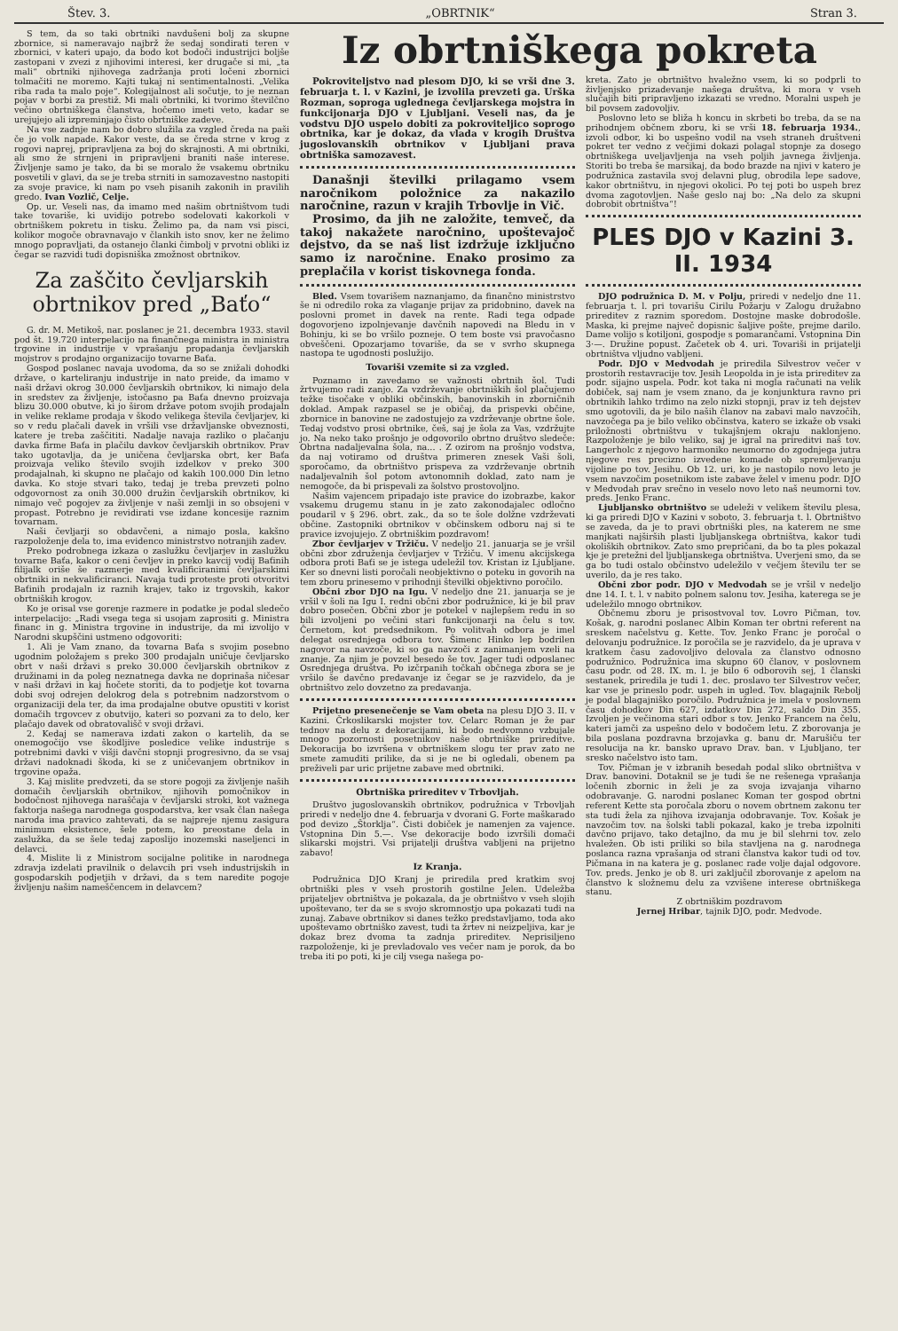Štev. 3. „OBRTNIK“Stran 3.
S tem, da so taki obrtniki navdušeni bolj za skupne zbornice, si nameravajo najbrž že sedaj sondirati teren v zbornici, v kateri upajo, da bodo kot bodoči industrijci boljše zastopani v zvezi z njihovimi interesi, ker drugače si mi, „ta mali“ obrtniki njihovega zadržanja proti ločeni zbornici tolmačiti ne moremo. Kajti tukaj ni sentimentalnosti. „Velika riba rada ta malo poje“. Kolegijalnost ali sočutje, to je neznan pojav v borbi za prestiž. Mi mali obrtniki, ki tvorimo številčno večino obrtniškega članstva, hočemo imeti veto, kadar se urejujejo ali izpreminjajo čisto obrtniške zadeve.
Na vse zadnje nam bo dobro služila za vzgled čreda na paši če jo volk napade. Kakor veste, da se čreda strne v krog z rogovi naprej, pripravljena za boj do skrajnosti. A mi obrtniki, ali smo že strnjeni in pripravljeni braniti naše interese. Življenje samo je tako, da bi se moralo že vsakemu obrtniku posvetili v glavi, da se je treba strniti in samozavestno nastopiti za svoje pravice, ki nam po vseh pisanih zakonih in pravilih gredo. Ivan Vozlič, Celje.
Op. ur. Veseli nas, da imamo med našim obrtništvom tudi take tovariše, ki uvidijo potrebo sodelovati kakorkoli v obrtniškem pokretu in tisku. Želimo pa, da nam vsi pisci, kolikor mogoče obravnavajo v člankih isto snov, ker ne želimo mnogo popravljati, da ostanejo članki čimbolj v prvotni obliki iz čegar se razvidi tudi dopisniška zmožnost obrtnikov.
Za zaščito čevljarskih obrtnikov pred „Baťo“
G. dr. M. Metikoš, nar. poslanec je 21. decembra 1933. stavil pod št. 19.720 interpelacijo na finančnega ministra in ministra trgovine in industrije v vprašanju propadanja čevljarskih mojstrov s prodajno organizacijo tovarne Baťa.
Gospod poslanec navaja uvodoma, da so se znižali dohodki države, o karteliranju industrije in nato preide, da imamo v naši državi okrog 30.000 čevljarskih obrtnikov, ki nimajo dela in sredstev za življenje, istočasno pa Baťa dnevno proizvaja blizu 30.000 obutve, ki jo širom države potom svojih prodajaln in velike reklame prodaja v škodo velikega števila čevljarjev, ki so v redu plačali davek in vršili vse državljanske obveznosti, katere je treba zaščititi. Nadalje navaja razliko o plačanju davka firme Baťa in plačilu davkov čevljarskih obrtnikov. Prav tako ugotavlja, da je uničena čevljarska obrt, ker Baťa proizvaja veliko število svojih izdelkov v preko 300 prodajalnah, ki skupno ne plačajo od kakih 100.000 Din letno davka. Ko stoje stvari tako, tedaj je treba prevzeti polno odgovornost za onih 30.000 družin čevljarskih obrtnikov, ki nimajo več pogojev za življenje v naši zemlji in so obsojeni v propast. Potrebno je revidirati vse izdane koncesije raznim tovarnam.
Naši čevljarji so obdavčeni, a nimajo posla, kakšno razpoloženje dela to, ima evidenco ministrstvo notranjih zadev.
Preko podrobnega izkaza o zaslužku čevljarjev in zaslužku tovarne Baťa, kakor o ceni čevljev in preko kavcij vodij Baťinih filijalk oriše še razmerje med kvalificiranimi čevljarskimi obrtniki in nekvalificiranci. Navaja tudi proteste proti otvoritvi Baťinih prodajaln iz raznih krajev, tako iz trgovskih, kakor obrtniških krogov.
Ko je orisal vse gorenje razmere in podatke je podal sledečo interpelacijo: „Radi vsega tega si usojam zaprositi g. Ministra financ in g. Ministra trgovine in industrije, da mi izvolijo v Narodni skupščini ustmeno odgovoriti:
1. Ali je Vam znano, da tovarna Baťa s svojim posebno ugodnim položajem s preko 300 prodajaln uničuje čevljarsko obrt v naši državi s preko 30.000 čevljarskih obrtnikov z družinami in da poleg neznatnega davka ne doprinaša ničesar v naši državi in kaj hočete storiti, da to podjetje kot tovarna dobi svoj odrejen delokrog dela s potrebnim nadzorstvom o organizaciji dela ter, da ima prodajalne obutve opustiti v korist domačih trgovcev z obutvijo, kateri so pozvani za to delo, ker plačajo davek od obratovališč v svoji državi.
2. Kedaj se namerava izdati zakon o kartelih, da se onemogočijo vse škodljive posledice velike industrije s potrebnimi davki v višji davčni stopnji progresivno, da se vsaj državi nadoknadi škoda, ki se z uničevanjem obrtnikov in trgovine opaža.
3. Kaj mislite predvzeti, da se store pogoji za življenje naših domačih čevljarskih obrtnikov, njihovih pomočnikov in bodočnost njihovega naraščaja v čevljarski stroki, kot važnega faktorja našega narodnega gospodarstva, ker vsak član našega naroda ima pravico zahtevati, da se najpreje njemu zasigura minimum eksistence, šele potem, ko preostane dela in zaslužka, da se šele tedaj zaposlijo inozemski naseljenci in delavci.
4. Mislite li z Ministrom socijalne politike in narodnega zdravja izdelati pravilnik o delavcih pri vseh industrijskih in gospodarskih podjetjih v državi, da s tem naredite pogoje življenju našim nameščencem in delavcem?
Iz obrtniškega pokreta
Pokroviteljstvo nad plesom DJO, ki se vrši dne 3. februarja t. l. v Kazini, je izvolila prevzeti ga. Urška Rozman, soproga uglednega čevljarskega mojstra in funkcijonarja DJO v Ljubljani. Veseli nas, da je vodstvu DJO uspelo dobiti za pokroviteljico soprogo obrtnika, kar je dokaz, da vlada v krogih Društva jugoslovanskih obrtnikov v Ljubljani prava obrtniška samozavest.
Današnji številki prilagamo vsem naročnikom položnice za nakazilo naročnine, razun v krajih Trbovlje in Vič.
Prosimo, da jih ne založite, temveč, da takoj nakažete naročnino, upoštevajoč dejstvo, da se naš list izdržuje izključno samo iz naročnine. Enako prosimo za preplačila v korist tiskovnega fonda.
Bled. Vsem tovarišem naznanjamo, da finančno ministrstvo še ni odredilo roka za vlaganje prijav za pridobnino, davek na poslovni promet in davek na rente. Radi tega odpade dogovorjeno izpolnjevanje davčnih napovedi na Bledu in v Bohinju, ki se bo vršilo pozneje. O tem boste vsi pravočasno obveščeni. Opozarjamo tovariše, da se v svrho skupnega nastopa te ugodnosti poslužijo.
Tovariši vzemite si za vzgled.
Poznamo in zavedamo se važnosti obrtnih šol. Tudi žrtvujemo radi zanjo. Za vzdrževanje obrtniških šol plačujemo težke tisočake v obliki občinskih, banovinskih in zborničnih doklad. Ampak razpasel se je običaj, da prispevki občine, zbornice in banovine ne zadostujejo za vzdrževanje obrtne šole. Tedaj vodstvo prosi obrtnike, češ, saj je šola za Vas, vzdržujte jo. Na neko tako prošnjo je odgovorilo obrtno društvo sledeče: Obrtna nadaljevalna šola, na... . Z ozirom na prošnjo vodstva, da naj votiramo od društva primeren znesek Vaši šoli, sporočamo, da obrtništvo prispeva za vzdrževanje obrtnih nadaljevalnih šol potom avtonomnih doklad, zato nam je nemogoče, da bi prispevali za šolstvo prostovoljno.
Našim vajencem pripadajo iste pravice do izobrazbe, kakor vsakemu drugemu stanu in je zato zakonodajalec odločno poudaril v § 296. obrt. zak., da so te šole dolžne vzdrževati občine. Zastopniki obrtnikov v občinskem odboru naj si te pravice izvojujejo. Z obrtniškim pozdravom!
Zbor čevljarjev v Tržiču. V nedeljo 21. januarja se je vršil občni zbor združenja čevljarjev v Tržiču. V imenu akcijskega odbora proti Baťi se je istega udeležil tov. Kristan iz Ljubljane. Ker so dnevni listi poročali neobjektivno o poteku in govorih na tem zboru prinesemo v prihodnji številki objektivno poročilo.
Občni zbor DJO na Igu. V nedeljo dne 21. januarja se je vršil v šoli na Igu I. redni občni zbor podružnice, ki je bil prav dobro posečen. Občni zbor je potekel v najlepšem redu in so bili izvoljeni po večini stari funkcijonarji na čelu s tov. Černetom, kot predsednikom. Po volitvah odbora je imel delegat osrednjega odbora tov. Šimenc Hinko lep bodrilen nagovor na navzoče, ki so ga navzoči z zanimanjem vzeli na znanje. Za njim je povzel besedo še tov. Jager tudi odposlanec Osrednjega društva. Po izčrpanih točkah občnega zbora se je vršilo še davčno predavanje iz čegar se je razvidelo, da je obrtništvo zelo dovzetno za predavanja.
Prijetno presenečenje se Vam obeta na plesu DJO 3. II. v Kazini. Črkoslikarski mojster tov. Celarc Roman je že par tednov na delu z dekoracijami, ki bodo nedvomno vzbujale mnogo pozornosti posetnikov naše obrtniške prireditve. Dekoracija bo izvršena v obrtniškem slogu ter prav zato ne smete zamuditi prilike, da si je ne bi ogledali, obenem pa preživeli par uric prijetne zabave med obrtniki.
Obrtniška prireditev v Trbovljah.
Društvo jugoslovanskih obrtnikov, podružnica v Trbovljah priredi v nedeljo dne 4. februarja v dvorani G. Forte maškarado pod devizo „Štorklja“. Čisti dobiček je namenjen za vajence. Vstopnina Din 5.—. Vse dekoracije bodo izvršili domači slikarski mojstri. Vsi prijatelji društva vabljeni na prijetno zabavo!
Iz Kranja.
Podružnica DJO Kranj je priredila pred kratkim svoj obrtniški ples v vseh prostorih gostilne Jelen. Udeležba prijateljev obrtništva je pokazala, da je obrtništvo v vseh slojih upoštevano, ter da se s svojo skromnostjo upa pokazati tudi na zunaj. Zabave obrtnikov si danes težko predstavljamo, toda ako upoštevamo obrtniško zavest, tudi ta žrtev ni neizpeljiva, kar je dokaz brez dvoma ta zadnja prireditev. Neprisiljeno razpoloženje, ki je prevladovalo ves večer nam je porok, da bo treba iti po poti, ki je cilj vsega našega po-
kreta. Zato je obrtništvo hvaležno vsem, ki so podprli to življenjsko prizadevanje našega društva, ki mora v vseh slučajih biti pripravljeno izkazati se vredno. Moralni uspeh je bil povsem zadovoljiv.
Poslovno leto se bliža h koncu in skrbeti bo treba, da se na prihodnjem občnem zboru, ki se vrši 18. februarja 1934., izvoli odbor, ki bo uspešno vodil na vseh straneh društveni pokret ter vedno z večjimi dokazi polagal stopnje za dosego obrtniškega uveljavljenja na vseh poljih javnega življenja. Storiti bo treba še marsikaj, da bodo brazde na njivi v katero je podružnica zastavila svoj delavni plug, obrodila lepe sadove, kakor obrtništvu, in njegovi okolici. Po tej poti bo uspeh brez dvoma zagotovljen. Naše geslo naj bo: „Na delo za skupni dobrobit obrtništva“!
PLES DJO v Kazini 3. II. 1934
DJO podružnica D. M. v Polju, priredi v nedeljo dne 11. februarja t. l. pri tovarišu Cirilu Požarju v Zalogu družabno prireditev z raznim sporedom. Dostojne maske dobrodošle. Maska, ki prejme največ dopisnic šaljive pošte, prejme darilo. Dame volijo s kotiljoni, gospodje s pomarančami. Vstopnina Din 3·—. Družine popust. Začetek ob 4. uri. Tovariši in prijatelji obrtništva vljudno vabljeni.
Podr. DJO v Medvodah je priredila Silvestrov večer v prostorih restavracije tov. Jesih Leopolda in je ista prireditev za podr. sijajno uspela. Podr. kot taka ni mogla računati na velik dobiček, saj nam je vsem znano, da je konjunktura ravno pri obrtnikih lahko trdimo na zelo nizki stopnji, prav iz teh dejstev smo ugotovili, da je bilo naših članov na zabavi malo navzočih, navzočega pa je bilo veliko občinstva, katero se izkaže ob vsaki priložnosti obrtništvu v tukajšnjem okraju naklonjeno. Razpoloženje je bilo veliko, saj je igral na prireditvi naš tov. Langerholc z njegovo harmoniko neumorno do zgodnjega jutra njegove res precizno izvedene komade ob spremljevanju vijoline po tov. Jesihu. Ob 12. uri, ko je nastopilo novo leto je vsem navzočim posetnikom iste zabave želel v imenu podr. DJO v Medvodah prav srečno in veselo novo leto naš neumorni tov. preds. Jenko Franc.
Ljubljansko obrtništvo se udeleži v velikem številu plesa, ki ga priredi DJO v Kazini v soboto, 3. februarja t. l. Obrtništvo se zaveda, da je to pravi obrtniški ples, na katerem ne sme manjkati najširših plasti ljubljanskega obrtništva, kakor tudi okoliških obrtnikov. Zato smo prepričani, da bo ta ples pokazal kje je pretežni del ljubljanskega obrtništva. Uverjeni smo, da se ga bo tudi ostalo občinstvo udeležilo v večjem številu ter se uverilo, da je res tako.
Občni zbor podr. DJO v Medvodah se je vršil v nedeljo dne 14. I. t. l. v nabito polnem salonu tov. Jesiha, katerega se je udeležilo mnogo obrtnikov.
Občnemu zboru je prisostvoval tov. Lovro Pičman, tov. Košak, g. narodni poslanec Albin Koman ter obrtni referent na sreskem načelstvu g. Kette. Tov. Jenko Franc je poročal o delovanju podružnice. Iz poročila se je razvidelo, da je uprava v kratkem času zadovoljivo delovala za članstvo odnosno podružnico. Podružnica ima skupno 60 članov, v poslovnem času podr. od 28. IX. m. l. je bilo 6 odborovih sej, 1 članski sestanek, priredila je tudi 1. dec. proslavo ter Silvestrov večer, kar vse je prineslo podr. uspeh in ugled. Tov. blagajnik Rebolj je podal blagajniško poročilo. Podružnica je imela v poslovnem času dohodkov Din 627, izdatkov Din 272, saldo Din 355. Izvoljen je večinoma stari odbor s tov. Jenko Francem na čelu, kateri jamči za uspešno delo v bodočem letu. Z zborovanja je bila poslana pozdravna brzojavka g. banu dr. Marušiču ter resolucija na kr. bansko upravo Drav. ban. v Ljubljano, ter sresko načelstvo isto tam.
Tov. Pičman je v izbranih besedah podal sliko obrtništva v Drav. banovini. Dotaknil se je tudi še ne rešenega vprašanja ločenih zbornic in želi je za svoja izvajanja viharno odobravanje. G. narodni poslanec Koman ter gospod obrtni referent Kette sta poročala zboru o novem obrtnem zakonu ter sta tudi žela za njihova izvajanja odobravanje. Tov. Košak je navzočim tov. na šolski tabli pokazal, kako je treba izpolniti davčno prijavo, tako detajlno, da mu je bil slehrni tov. zelo hvaležen. Ob isti priliki so bila stavljena na g. narodnega poslanca razna vprašanja od strani članstva kakor tudi od tov. Pičmana in na katera je g. poslanec rade volje dajal odgovore. Tov. preds. Jenko je ob 8. uri zaključil zborovanje z apelom na članstvo k složnemu delu za vzvišene interese obrtniškega stanu.
Z obrtniškim pozdravom
Jernej Hribar, tajnik DJO, podr. Medvode.